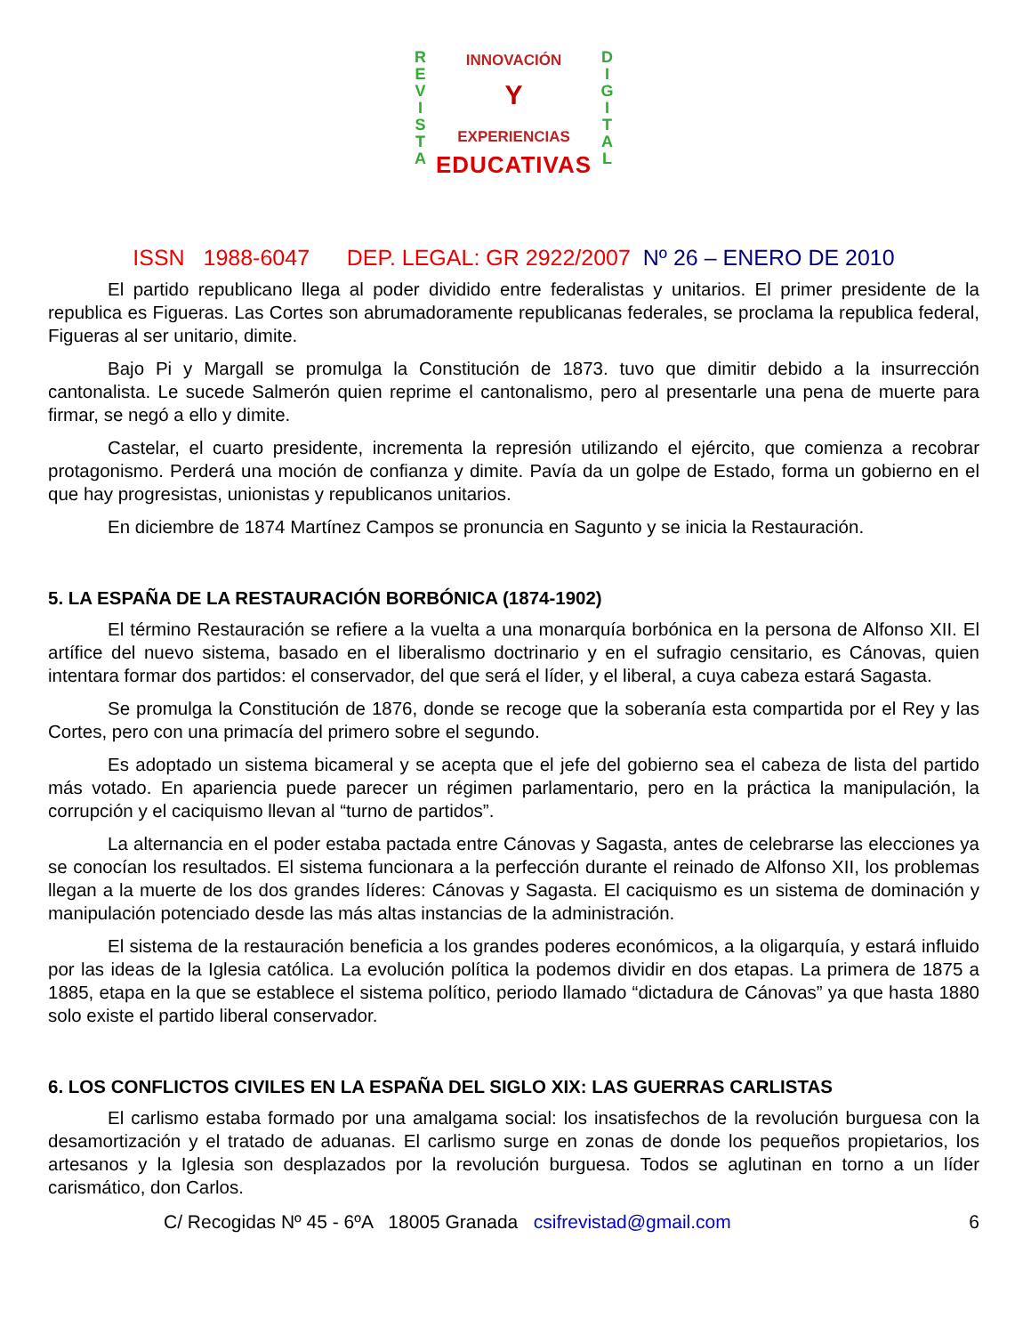R
E
V
I
S
T
A
D
I
G
I
T
A
L
INNOVACIÓN
Y
EXPERIENCIAS
EDUCATIVAS
ISSN 1988-6047 DEP. LEGAL: GR 2922/2007 Nº 26 – ENERO DE 2010
El partido republicano llega al poder dividido entre federalistas y unitarios. El primer presidente de la republica es Figueras. Las Cortes son abrumadoramente republicanas federales, se proclama la republica federal, Figueras al ser unitario, dimite.
Bajo Pi y Margall se promulga la Constitución de 1873. tuvo que dimitir debido a la insurrección cantonalista. Le sucede Salmerón quien reprime el cantonalismo, pero al presentarle una pena de muerte para firmar, se negó a ello y dimite.
Castelar, el cuarto presidente, incrementa la represión utilizando el ejército, que comienza a recobrar protagonismo. Perderá una moción de confianza y dimite. Pavía da un golpe de Estado, forma un gobierno en el que hay progresistas, unionistas y republicanos unitarios.
En diciembre de 1874 Martínez Campos se pronuncia en Sagunto y se inicia la Restauración.
5. LA ESPAÑA DE LA RESTAURACIÓN BORBÓNICA (1874-1902)
El término Restauración se refiere a la vuelta a una monarquía borbónica en la persona de Alfonso XII. El artífice del nuevo sistema, basado en el liberalismo doctrinario y en el sufragio censitario, es Cánovas, quien intentara formar dos partidos: el conservador, del que será el líder, y el liberal, a cuya cabeza estará Sagasta.
Se promulga la Constitución de 1876, donde se recoge que la soberanía esta compartida por el Rey y las Cortes, pero con una primacía del primero sobre el segundo.
Es adoptado un sistema bicameral y se acepta que el jefe del gobierno sea el cabeza de lista del partido más votado. En apariencia puede parecer un régimen parlamentario, pero en la práctica la manipulación, la corrupción y el caciquismo llevan al “turno de partidos”.
La alternancia en el poder estaba pactada entre Cánovas y Sagasta, antes de celebrarse las elecciones ya se conocían los resultados. El sistema funcionara a la perfección durante el reinado de Alfonso XII, los problemas llegan a la muerte de los dos grandes líderes: Cánovas y Sagasta. El caciquismo es un sistema de dominación y manipulación potenciado desde las más altas instancias de la administración.
El sistema de la restauración beneficia a los grandes poderes económicos, a la oligarquía, y estará influido por las ideas de la Iglesia católica. La evolución política la podemos dividir en dos etapas. La primera de 1875 a 1885, etapa en la que se establece el sistema político, periodo llamado “dictadura de Cánovas” ya que hasta 1880 solo existe el partido liberal conservador.
6. LOS CONFLICTOS CIVILES EN LA ESPAÑA DEL SIGLO XIX: LAS GUERRAS CARLISTAS
El carlismo estaba formado por una amalgama social: los insatisfechos de la revolución burguesa con la desamortización y el tratado de aduanas. El carlismo surge en zonas de donde los pequeños propietarios, los artesanos y la Iglesia son desplazados por la revolución burguesa. Todos se aglutinan en torno a un líder carismático, don Carlos.
C/ Recogidas Nº 45 - 6ºA 18005 Granada csifrevistad@gmail.com 6